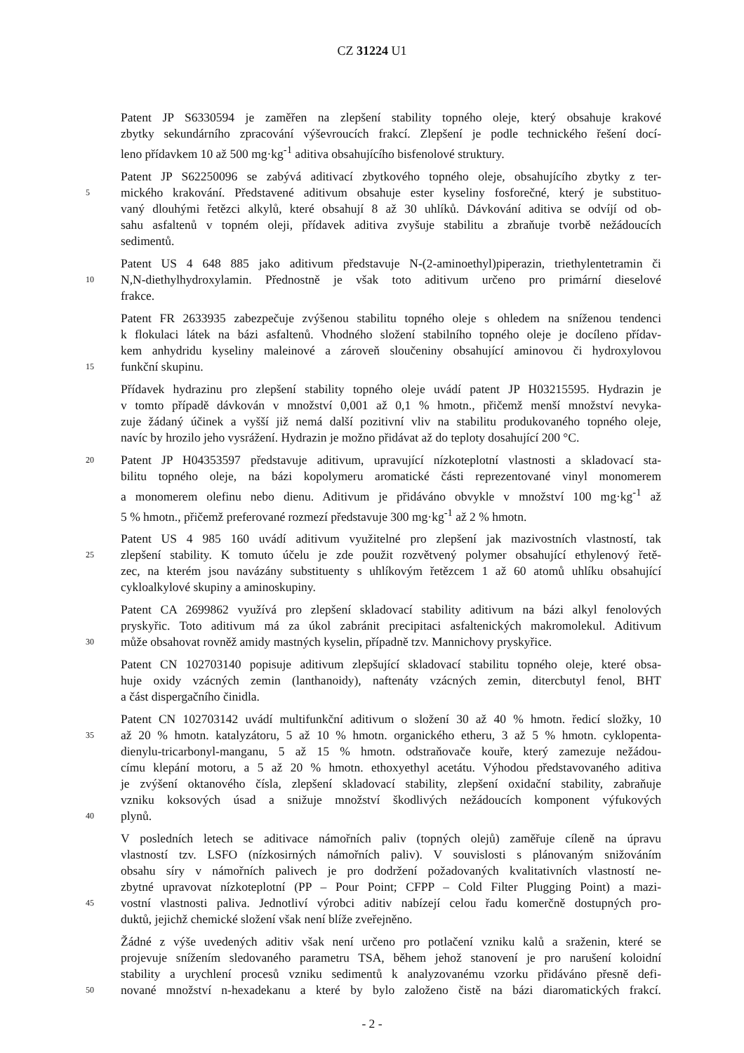CZ 31224 U1
Patent JP S6330594 je zaměřen na zlepšení stability topného oleje, který obsahuje krakové
zbytky sekundárního zpracování výševroucích frakcí. Zlepšení je podle technického řešení docí-
leno přídavkem 10 až 500 mg·kg<sup>-1</sup> aditiva obsahujícího bisfenolové struktury.
Patent JP S62250096 se zabývá aditivací zbytkového topného oleje, obsahujícího zbytky z ter-
5 mického krakování. Představené aditivum obsahuje ester kyseliny fosforečné, který je substituo-
vaný dlouhými řetězci alkylů, které obsahují 8 až 30 uhlíků. Dávkování aditiva se odvíjí od ob-
sahu asfaltenů v topném oleji, přídavek aditiva zvyšuje stabilitu a zbraňuje tvorbě nežádoucích
sedimentů.
Patent US 4 648 885 jako aditivum představuje N-(2-aminoethyl)piperazin, triethylentetramin či
10 N,N-diethylhydroxylamin. Přednostně je však toto aditivum určeno pro primární dieselové
frakce.
Patent FR 2633935 zabezpečuje zvýšenou stabilitu topného oleje s ohledem na sníženou tendenci
k flokulaci látek na bázi asfaltenů. Vhodného složení stabilního topného oleje je docíleno přídav-
kem anhydridu kyseliny maleinové a zároveň sloučeniny obsahující aminovou či hydroxylovou
15 funkční skupinu.
Přídavek hydrazinu pro zlepšení stability topného oleje uvádí patent JP H03215595. Hydrazin je
v tomto případě dávkován v množství 0,001 až 0,1 % hmotn., přičemž menší množství nevyka-
zuje žádaný účinek a vyšší již nemá další pozitivní vliv na stabilitu produkovaného topného oleje,
navíc by hrozilo jeho vysrážení. Hydrazin je možno přidávat až do teploty dosahující 200 °C.
20 Patent JP H04353597 představuje aditivum, upravující nízkoteplotní vlastnosti a skladovací sta-
bilitu topného oleje, na bázi kopolymeru aromatické části reprezentované vinyl monomerem
a monomerem olefinu nebo dienu. Aditivum je přidáváno obvykle v množství 100 mg·kg<sup>-1</sup> až
5 % hmotn., přičemž preferované rozmezí představuje 300 mg·kg<sup>-1</sup> až 2 % hmotn.
Patent US 4 985 160 uvádí aditivum využitelné pro zlepšení jak mazivostních vlastností, tak
25 zlepšení stability. K tomuto účelu je zde použit rozvětvený polymer obsahující ethylenový řetě-
zec, na kterém jsou navázány substituenty s uhlíkovým řetězcem 1 až 60 atomů uhlíku obsahující
cykloalkylové skupiny a aminoskupiny.
Patent CA 2699862 využívá pro zlepšení skladovací stability aditivum na bázi alkyl fenolových
pryskyřic. Toto aditivum má za úkol zabránit precipitaci asfaltenických makromolekul. Aditivum
30 může obsahovat rovněž amidy mastných kyselin, případně tzv. Mannichovy pryskyřice.
Patent CN 102703140 popisuje aditivum zlepšující skladovací stabilitu topného oleje, které obsa-
huje oxidy vzácných zemin (lanthanoidy), naftenáty vzácných zemin, ditercbutyl fenol, BHT
a část dispergačního činidla.
Patent CN 102703142 uvádí multifunkční aditivum o složení 30 až 40 % hmotn. ředicí složky, 10
35 až 20 % hmotn. katalyzátoru, 5 až 10 % hmotn. organického etheru, 3 až 5 % hmotn. cyklopenta-
dienylu-tricarbonyl-manganu, 5 až 15 % hmotn. odstraňovače kouře, který zamezuje nežádou-
címu klepání motoru, a 5 až 20 % hmotn. ethoxyethyl acetátu. Výhodou představovaného aditiva
je zvýšení oktanového čísla, zlepšení skladovací stability, zlepšení oxidační stability, zabraňuje
vzniku koksových úsad a snižuje množství škodlivých nežádoucích komponent výfukových
40 plynů.
V posledních letech se aditivace námořních paliv (topných olejů) zaměřuje cíleně na úpravu
vlastností tzv. LSFO (nízkosirných námořních paliv). V souvislosti s plánovaným snižováním
obsahu síry v námořních palivech je pro dodržení požadovaných kvalitativních vlastností ne-
zbytné upravovat nízkoteplotní (PP – Pour Point; CFPP – Cold Filter Plugging Point) a mazi-
45 vostní vlastnosti paliva. Jednotliví výrobci aditiv nabízejí celou řadu komerčně dostupných pro-
duktů, jejichž chemické složení však není blíže zveřejněno.
Žádné z výše uvedených aditiv však není určeno pro potlačení vzniku kalů a sraženin, které se
projevuje snížením sledovaného parametru TSA, během jehož stanovení je pro narušení koloidní
stability a urychlení procesů vzniku sedimentů k analyzovanému vzorku přidáváno přesně defi-
50 nované množství n-hexadekanu a které by bylo založeno čistě na bázi diaromatických frakcí.
- 2 -